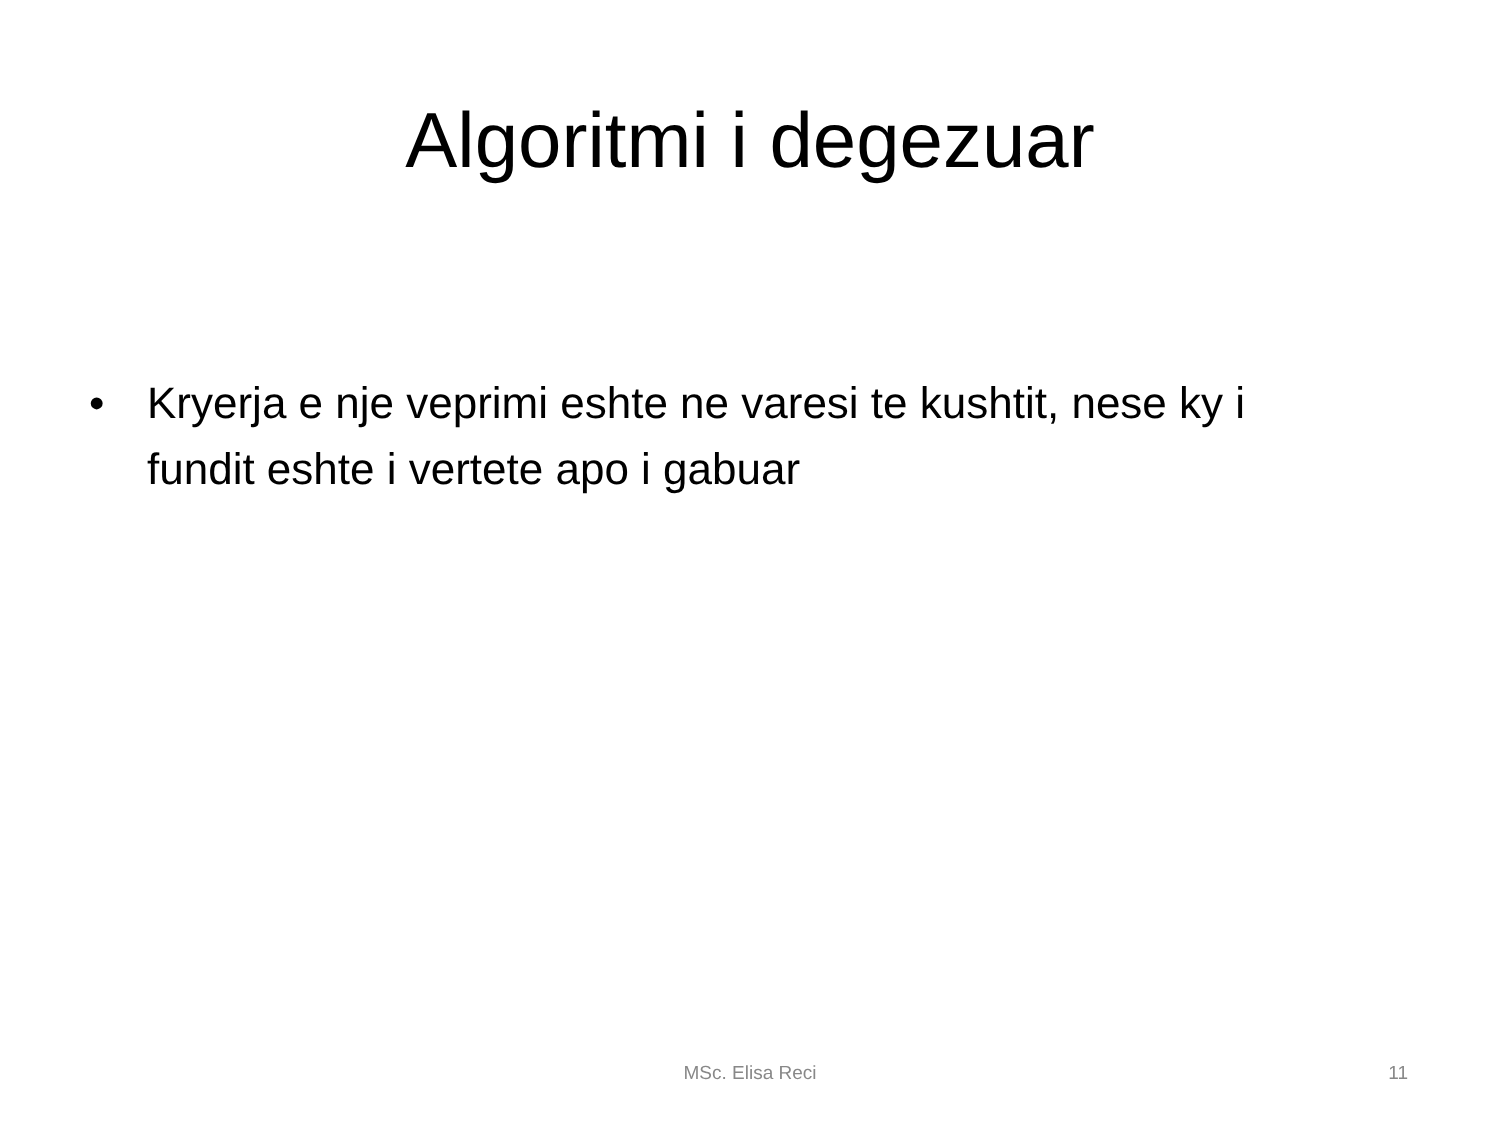Algoritmi i degezuar
• Kryerja e nje veprimi eshte ne varesi te kushtit, nese ky i fundit eshte i vertete apo i gabuar
MSc. Elisa Reci 11